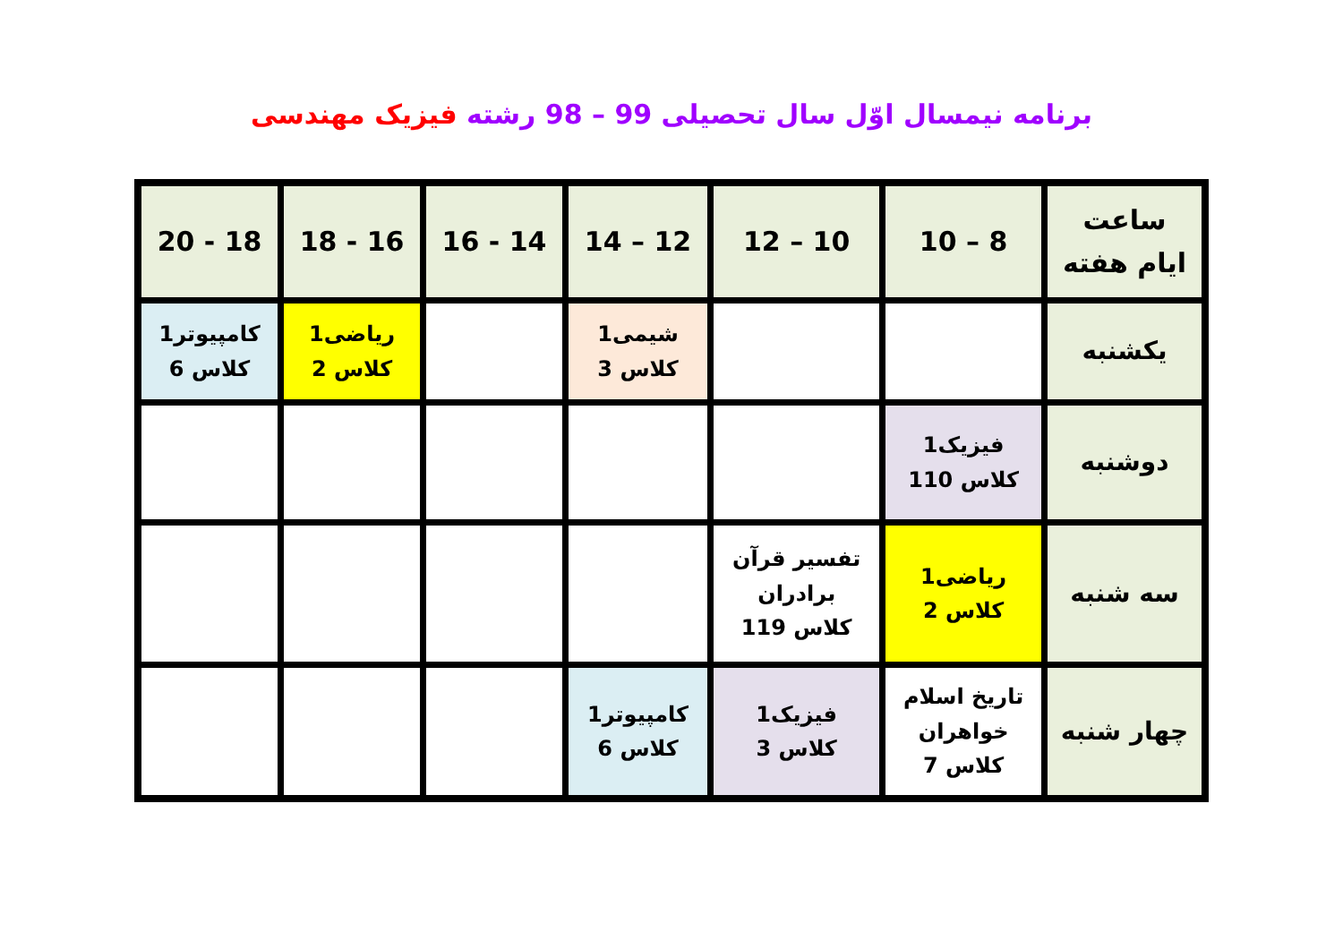برنامه نیمسال اوّل سال تحصیلی 99 – 98 رشته فیزیک مهندسی
| ساعت ایام هفته | 8 – 10 | 10 – 12 | 12 – 14 | 14 - 16 | 16 - 18 | 18 - 20 |
| یکشنبه | | | شیمی1 کلاس 3 | | ریاضی1 کلاس 2 | کامپیوتر1 کلاس 6 |
| دوشنبه | فیزیک1 کلاس 110 | | | | | |
| سه شنبه | ریاضی1 کلاس 2 | تفسیر قرآن برادران کلاس 119 | | | | |
| چهار شنبه | تاریخ اسلام خواهران کلاس 7 | فیزیک1 کلاس 3 | کامپیوتر1 کلاس 6 | | | |